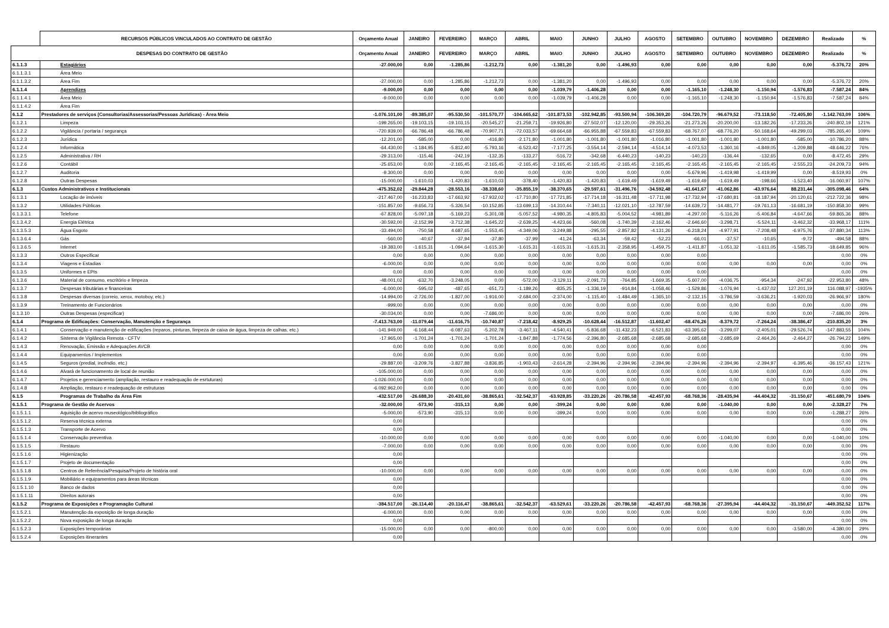| | RECURSOS PÚBLICOS VINCULADOS AO CONTRATO DE GESTÃO | Orçamento Anual | JANEIRO | FEVEREIRO | MARÇO | ABRIL | MAIO | JUNHO | JULHO | AGOSTO | SETEMBRO | OUTUBRO | NOVEMBRO | DEZEMBRO | Realizado | % |
| --- | --- | --- | --- | --- | --- | --- | --- | --- | --- | --- | --- | --- | --- | --- | --- | --- |
| DESPESAS DO CONTRATO DE GESTÃO | | Orçamento Anual | JANEIRO | FEVEREIRO | MARÇO | ABRIL | MAIO | JUNHO | JULHO | AGOSTO | SETEMBRO | OUTUBRO | NOVEMBRO | DEZEMBRO | Realizado | % |
| 6.1.1.3 | Estagiários | -27.000,00 | 0,00 | -1.285,86 | -1.212,73 | 0,00 | -1.381,20 | 0,00 | -1.496,93 | 0,00 | 0,00 | 0,00 | 0,00 | 0,00 | -5.376,72 | 20% |
| 6.1.1.3.1 | Área Meio | | | | | | | | | | | | | | | |
| 6.1.1.3.2 | Área Fim | -27.000,00 | 0,00 | -1.285,86 | -1.212,73 | 0,00 | -1.381,20 | 0,00 | -1.496,93 | 0,00 | 0,00 | 0,00 | 0,00 | 0,00 | -5.376,72 | 20% |
| 6.1.1.4 | Aprendizes | -9.000,00 | 0,00 | 0,00 | 0,00 | 0,00 | -1.039,79 | -1.406,28 | 0,00 | 0,00 | -1.165,10 | -1.248,30 | -1.150,94 | -1.576,83 | -7.587,24 | 84% |
| 6.1.1.4.1 | Área Meio | -9.000,00 | 0,00 | 0,00 | 0,00 | 0,00 | -1.039,79 | -1.406,28 | 0,00 | 0,00 | -1.165,10 | -1.248,30 | -1.150,94 | -1.576,83 | -7.587,24 | 84% |
| 6.1.1.4.2 | Área Fim | | | | | | | | | | | | | | | |
| 6.1.2 | Prestadores de serviços (Consultorias/Assessorias/Pessoas Jurídicas) - Área Meio | -1.076.101,00 | -89.385,07 | -95.530,50 | -101.570,77 | -104.665,62 | -101.873,53 | -102.942,85 | -93.500,94 | -106.369,20 | -104.720,79 | -96.679,52 | -73.118,50 | -72.405,80 | -1.142.763,09 | 106% |
| 6.1.2.1 | Limpeza | -199.265,00 | -19.103,15 | -19.103,15 | -20.545,27 | -21.259,71 | -19.926,80 | -27.502,07 | -12.120,00 | -29.353,26 | -21.273,26 | -20.200,00 | -13.182,26 | -17.233,26 | -240.802,19 | 121% |
| 6.1.2.2 | Vigilância / portaria / segurança | -720.939,00 | -66.786,48 | -66.786,48 | -70.907,71 | -72.033,57 | -69.664,68 | -66.955,88 | -67.559,83 | -67.559,83 | -68.767,07 | -68.776,20 | -50.168,64 | -49.299,03 | -785.265,40 | 109% |
| 6.1.2.3 | Jurídica | -12.201,00 | -585,00 | 0,00 | -416,80 | -2.171,80 | -1.001,80 | -1.001,80 | -1.001,80 | -1.016,80 | -1.001,80 | -1.001,80 | -1.001,80 | -585,00 | -10.786,20 | 88% |
| 6.1.2.4 | Informática | -64.430,00 | -1.184,95 | -5.812,40 | -5.793,16 | -6.523,42 | -7.177,25 | -3.554,14 | -2.594,14 | -4.514,14 | -4.073,53 | -1.360,16 | -4.849,05 | -1.209,88 | -48.646,22 | 76% |
| 6.1.2.5 | Administrativa / RH | -29.313,00 | -115,46 | -242,19 | -132,35 | -133,27 | -516,72 | -342,68 | -6.440,23 | -140,23 | -140,23 | -136,44 | -132,65 | 0,00 | -8.472,45 | 29% |
| 6.1.2.6 | Contábil | -25.653,00 | 0,00 | -2.165,45 | -2.165,45 | -2.165,45 | -2.165,45 | -2.165,45 | -2.165,45 | -2.165,45 | -2.165,45 | -2.165,45 | -2.165,45 | -2.555,23 | -24.209,73 | 94% |
| 6.1.2.7 | Auditoria | -9.300,00 | 0,00 | 0,00 | 0,00 | 0,00 | 0,00 | 0,00 | 0,00 | 0,00 | -5.679,96 | -1.419,98 | -1.419,99 | 0,00 | -8.519,93 | 0% |
| 6.1.2.8 | Outras Despesas | -15.000,00 | -1.610,03 | -1.420,83 | -1.610,03 | -378,40 | -1.420,83 | -1.420,83 | -1.619,49 | -1.619,49 | -1.619,49 | -1.619,49 | -198,66 | -1.523,40 | -16.060,97 | 107% |
| 6.1.3 | Custos Administrativos e Institucionais | -475.352,02 | -29.844,28 | -28.553,16 | -38.338,60 | -35.855,19 | -38.370,65 | -29.597,61 | -31.496,76 | -34.592,48 | -41.641,67 | -41.062,86 | -43.976,64 | 88.231,44 | -305.098,46 | 64% |
| 6.1.3.1 | Locação de imóveis | -217.467,00 | -16.233,83 | -17.663,92 | -17.932,02 | -17.710,80 | -17.721,85 | -17.714,18 | -16.311,48 | -17.711,98 | -17.732,94 | -17.680,81 | -18.187,94 | -20.120,61 | -212.722,36 | 98% |
| 6.1.3.2 | Utilidades Públicas | -151.857,00 | -9.656,73 | -5.326,54 | -10.152,85 | -13.699,13 | -14.310,44 | -7.340,11 | -12.021,10 | -12.787,59 | -14.639,72 | -14.481,77 | -19.761,13 | -16.681,19 | -150.858,30 | 99% |
| 6.1.3.3.1 | Telefone | -67.828,00 | -5.097,18 | -5.169,23 | -5.301,08 | -5.057,52 | -4.980,35 | -4.805,83 | -5.004,52 | -4.981,89 | -4.297,00 | -5.116,26 | -5.406,84 | -4.647,66 | -59.865,36 | 88% |
| 6.1.3.4.2 | Energia Elétrica | -30.592,00 | -2.152,99 | -3.712,38 | -1.645,22 | -2.639,25 | -4.423,66 | -560,08 | -1.740,39 | -2.162,46 | -2.646,60 | -3.298,71 | -5.524,11 | -3.462,32 | -33.968,17 | 111% |
| 6.1.3.5.3 | Água Esgoto | -33.494,00 | -750,58 | 4.687,65 | -1.553,45 | -4.349,06 | -3.249,88 | -295,55 | -2.857,82 | -4.131,26 | -6.218,24 | -4.977,91 | -7.208,48 | -6.975,76 | -37.880,34 | 113% |
| 6.1.3.6.4 | Gás | -560,00 | -40,67 | -37,94 | -37,80 | -37,99 | -41,24 | -63,34 | -59,42 | -52,23 | -66,01 | -37,57 | -10,65 | -9,72 | -494,58 | 88% |
| 6.1.3.6.5 | Internet | -19.383,00 | -1.615,31 | -1.094,64 | -1.615,30 | -1.615,31 | -1.615,31 | -1.615,31 | -2.358,95 | -1.459,75 | -1.411,87 | -1.051,32 | -1.611,05 | -1.585,73 | -18.649,85 | 96% |
| 6.1.3.3 | Outros Especificar | 0,00 | 0,00 | 0,00 | 0,00 | 0,00 | 0,00 | 0,00 | 0,00 | 0,00 | 0,00 | | | | 0,00 | 0% |
| 6.1.3.4 | Viagens e Estadias | -6.000,00 | 0,00 | 0,00 | 0,00 | 0,00 | 0,00 | 0,00 | 0,00 | 0,00 | 0,00 | 0,00 | 0,00 | 0,00 | 0,00 | 0% |
| 6.1.3.5 | Uniformes e EPIs | 0,00 | 0,00 | 0,00 | 0,00 | 0,00 | 0,00 | 0,00 | 0,00 | 0,00 | 0,00 | | | | 0,00 | 0% |
| 6.1.3.6 | Material de consumo, escritório e limpeza | -48.001,02 | -632,70 | -3.248,05 | 0,00 | -572,00 | -3.129,11 | -2.091,73 | -764,85 | -1.669,35 | -5.607,00 | -4.036,75 | -954,34 | -247,92 | -22.953,80 | 48% |
| 6.1.3.7 | Despesas tributárias e financeiras | -6.000,00 | -595,02 | -487,65 | -651,73 | -1.189,26 | -835,25 | -1.336,19 | -914,84 | -1.058,46 | -1.529,86 | -1.076,94 | -1.437,02 | 127.201,19 | 116.088,97 | -1935% |
| 6.1.3.8 | Despesas diversas (correio, xerox, motoboy, etc.) | -14.994,00 | -2.726,00 | -1.827,00 | -1.916,00 | -2.684,00 | -2.374,00 | -1.115,40 | -1.484,49 | -1.365,10 | -2.132,15 | -3.786,59 | -3.636,21 | -1.920,03 | -26.966,97 | 180% |
| 6.1.3.9 | Treinamento de Funcionários | -999,00 | 0,00 | 0,00 | 0,00 | 0,00 | 0,00 | 0,00 | 0,00 | 0,00 | 0,00 | 0,00 | 0,00 | 0,00 | 0,00 | 0% |
| 6.1.3.10 | Outras Despesas (especificar) | -30.034,00 | 0,00 | 0,00 | -7.686,00 | 0,00 | 0,00 | 0,00 | 0,00 | 0,00 | 0,00 | 0,00 | 0,00 | 0,00 | -7.686,00 | 26% |
| 6.1.4 | Programa de Edificações: Conservação, Manutenção e Segurança | -7.413.763,00 | -11.079,44 | -11.616,75 | -10.740,87 | -7.218,42 | -8.929,25 | -10.628,44 | -16.512,87 | -11.602,47 | -68.476,26 | -8.379,72 | -7.264,24 | -38.386,47 | -210.835,20 | 3% |
| 6.1.4.1 | Conservação e manutenção de edificações (reparos, pinturas, limpeza de caixa de água, limpeza de calhas, etc.) | -141.949,00 | -6.168,44 | -6.087,63 | -5.202,78 | -3.467,11 | -4.540,41 | -5.836,68 | -11.432,23 | -6.521,83 | -63.395,62 | -3.299,07 | -2.405,01 | -29.526,74 | -147.883,55 | 104% |
| 6.1.4.2 | Sistema de Vigilância Remota - CFTV | -17.965,00 | -1.701,24 | -1.701,24 | -1.701,24 | -1.847,88 | -1.774,56 | -2.396,80 | -2.685,68 | -2.685,68 | -2.685,68 | -2.685,69 | -2.464,26 | -2.464,27 | -26.794,22 | 149% |
| 6.1.4.3 | Renovação, Emissão e Adequações AVCB | 0,00 | 0,00 | 0,00 | 0,00 | 0,00 | 0,00 | 0,00 | 0,00 | 0,00 | 0,00 | | | | 0,00 | 0% |
| 6.1.4.4 | Equipamentos / Implementos | 0,00 | 0,00 | 0,00 | 0,00 | 0,00 | 0,00 | 0,00 | 0,00 | 0,00 | 0,00 | | | | 0,00 | 0% |
| 6.1.4.5 | Seguros (predial, incêndio, etc.) | -29.887,00 | -3.209,76 | -3.827,88 | -3.836,85 | -1.903,43 | -2.614,28 | -2.394,96 | -2.394,96 | -2.394,96 | -2.394,96 | -2.394,96 | -2.394,97 | -6.395,46 | -36.157,43 | 121% |
| 6.1.4.6 | Alvará de funcionamento de local de reunião | -105.000,00 | 0,00 | 0,00 | 0,00 | 0,00 | 0,00 | 0,00 | 0,00 | 0,00 | 0,00 | 0,00 | 0,00 | 0,00 | 0,00 | 0% |
| 6.1.4.7 | Projetos e gerenciamento (ampliação, restauro e readequação de esrtuturas) | -1.026.000,00 | 0,00 | 0,00 | 0,00 | 0,00 | 0,00 | 0,00 | 0,00 | 0,00 | 0,00 | 0,00 | 0,00 | 0,00 | 0,00 | 0% |
| 6.1.4.8 | Ampliação, restauro e readequação de estruturas | -6.092.962,00 | 0,00 | 0,00 | 0,00 | 0,00 | 0,00 | 0,00 | 0,00 | 0,00 | 0,00 | 0,00 | 0,00 | 0,00 | 0,00 | 0% |
| 6.1.5 | Programas de Trabalho da Área Fim | -432.517,00 | -26.688,30 | -20.431,60 | -38.865,61 | -32.542,37 | -63.928,85 | -33.220,26 | -20.786,58 | -42.457,93 | -68.768,36 | -28.435,94 | -44.404,32 | -31.150,67 | -451.680,79 | 104% |
| 6.1.5.1 | Programa de Gestão de Acervos | -32.000,00 | -573,90 | -315,13 | 0,00 | 0,00 | -399,24 | 0,00 | 0,00 | 0,00 | 0,00 | -1.040,00 | 0,00 | 0,00 | -2.328,27 | 7% |
| 6.1.5.1.1 | Aquisição de acervo museológico/bibliográfico | -5.000,00 | -573,90 | -315,13 | 0,00 | 0,00 | -399,24 | 0,00 | 0,00 | 0,00 | 0,00 | 0,00 | 0,00 | 0,00 | -1.288,27 | 26% |
| 6.1.5.1.2 | Reserva técnica externa | 0,00 | | | | | | | | | | | | | 0,00 | 0% |
| 6.1.5.1.3 | Transporte de Acervo | 0,00 | | | | | | | | | | | | | 0,00 | 0% |
| 6.1.5.1.4 | Conservação preventiva | -10.000,00 | 0,00 | 0,00 | 0,00 | 0,00 | 0,00 | 0,00 | 0,00 | 0,00 | 0,00 | -1.040,00 | 0,00 | 0,00 | -1.040,00 | 10% |
| 6.1.5.1.5 | Restauro | -7.000,00 | 0,00 | 0,00 | 0,00 | 0,00 | 0,00 | 0,00 | 0,00 | 0,00 | 0,00 | 0,00 | 0,00 | 0,00 | 0,00 | 0% |
| 6.1.5.1.6 | Higienização | 0,00 | | | | | | | | | | | | | 0,00 | 0% |
| 6.1.5.1.7 | Projeto de documentação | 0,00 | | | | | | | | | | | | | 0,00 | 0% |
| 6.1.5.1.8 | Centros de Referência/Pesquisa/Projeto de história oral | -10.000,00 | 0,00 | 0,00 | 0,00 | 0,00 | 0,00 | 0,00 | 0,00 | 0,00 | 0,00 | 0,00 | 0,00 | 0,00 | 0,00 | 0% |
| 6.1.5.1.9 | Mobiliário e equipamentos para áreas técnicas | 0,00 | | | | | | | | | | | | | 0,00 | 0% |
| 6.1.5.1.10 | Banco de dados | 0,00 | | | | | | | | | | | | | 0,00 | 0% |
| 6.1.5.1.11 | Direitos autorais | 0,00 | | | | | | | | | | | | | 0,00 | 0% |
| 6.1.5.2 | Programa de Exposições e Programação Cultural | -384.517,00 | -26.114,40 | -20.116,47 | -38.865,61 | -32.542,37 | -63.529,61 | -33.220,26 | -20.786,58 | -42.457,93 | -68.768,36 | -27.395,94 | -44.404,32 | -31.150,67 | -449.352,52 | 117% |
| 6.1.5.2.1 | Manutenção da exposição de longa duração | -6.000,00 | 0,00 | 0,00 | 0,00 | 0,00 | 0,00 | 0,00 | 0,00 | 0,00 | 0,00 | 0,00 | 0,00 | 0,00 | 0,00 | 0% |
| 6.1.5.2.2 | Nova exposição de longa duração | 0,00 | | | | | | | | | | | | | 0,00 | 0% |
| 6.1.5.2.3 | Exposições temporárias | -15.000,00 | 0,00 | 0,00 | -800,00 | 0,00 | 0,00 | 0,00 | 0,00 | 0,00 | 0,00 | 0,00 | 0,00 | -3.580,00 | -4.380,00 | 29% |
| 6.1.5.2.4 | Exposições itinerantes | 0,00 | | | | | | | | | | | | | 0,00 | 0% |